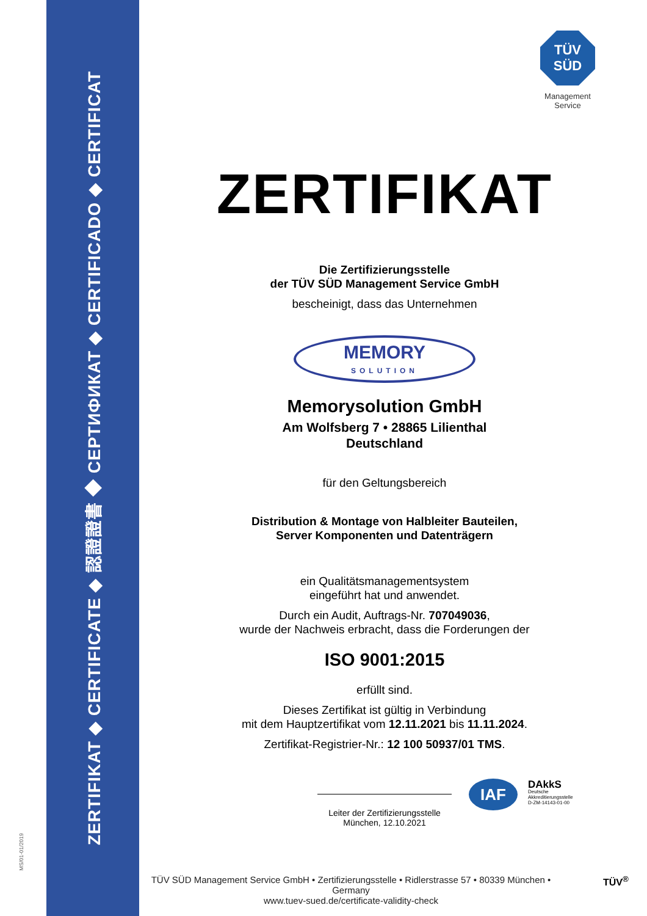ZERTIFIKAT ◆ CERTIFICATE ◆ 認證證書 ◆ СЕРТИФИКАТ ◆ CERTIFICADO ◆ CERTIFICAT
MS/01-01/2019
TÜV
SÜD
Management Service
ZERTIFIKAT
Die Zertifizierungsstelle
der TÜV SÜD Management Service GmbH
bescheinigt, dass das Unternehmen
MEMORY
SOLUTION
Memorysolution GmbH
Am Wolfsberg 7 • 28865 Lilienthal
Deutschland
für den Geltungsbereich
Distribution & Montage von Halbleiter Bauteilen,
Server Komponenten und Datenträgern
ein Qualitätsmanagementsystem
eingeführt hat und anwendet.
Durch ein Audit, Auftrags-Nr. 707049036,
wurde der Nachweis erbracht, dass die Forderungen der
ISO 9001:2015
erfüllt sind.
Dieses Zertifikat ist gültig in Verbindung
mit dem Hauptzertifikat vom 12.11.2021 bis 11.11.2024.
Zertifikat-Registrier-Nr.: 12 100 50937/01 TMS.
Leiter der Zertifizierungsstelle
München, 12.10.2021
IAF
DAkkS
Deutsche
Akkreditierungsstelle
D-ZM-14143-01-00
TÜV SÜD Management Service GmbH • Zertifizierungsstelle • Ridlerstrasse 57 • 80339 München • Germany
www.tuev-sued.de/certificate-validity-check
TÜV<sup>®</sup>